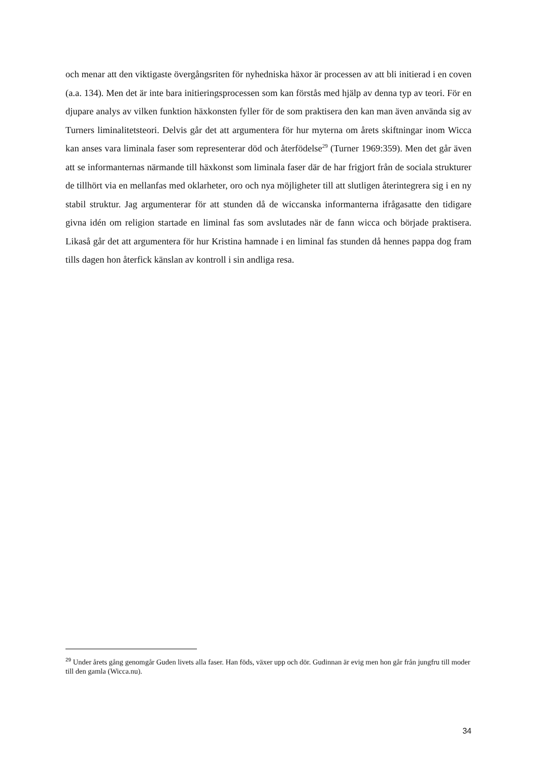och menar att den viktigaste övergångsriten för nyhedniska häxor är processen av att bli initierad i en coven (a.a. 134). Men det är inte bara initieringsprocessen som kan förstås med hjälp av denna typ av teori. För en djupare analys av vilken funktion häxkonsten fyller för de som praktisera den kan man även använda sig av Turners liminalitetsteori. Delvis går det att argumentera för hur myterna om årets skiftningar inom Wicca kan anses vara liminala faser som representerar död och återfödelse<sup>29</sup> (Turner 1969:359). Men det går även att se informanternas närmande till häxkonst som liminala faser där de har frigjort från de sociala strukturer de tillhört via en mellanfas med oklarheter, oro och nya möjligheter till att slutligen återintegrera sig i en ny stabil struktur. Jag argumenterar för att stunden då de wiccanska informanterna ifrågasatte den tidigare givna idén om religion startade en liminal fas som avslutades när de fann wicca och började praktisera. Likaså går det att argumentera för hur Kristina hamnade i en liminal fas stunden då hennes pappa dog fram tills dagen hon återfick känslan av kontroll i sin andliga resa.
<sup>29</sup> Under årets gång genomgår Guden livets alla faser. Han föds, växer upp och dör. Gudinnan är evig men hon går från jungfru till moder till den gamla (Wicca.nu).
34